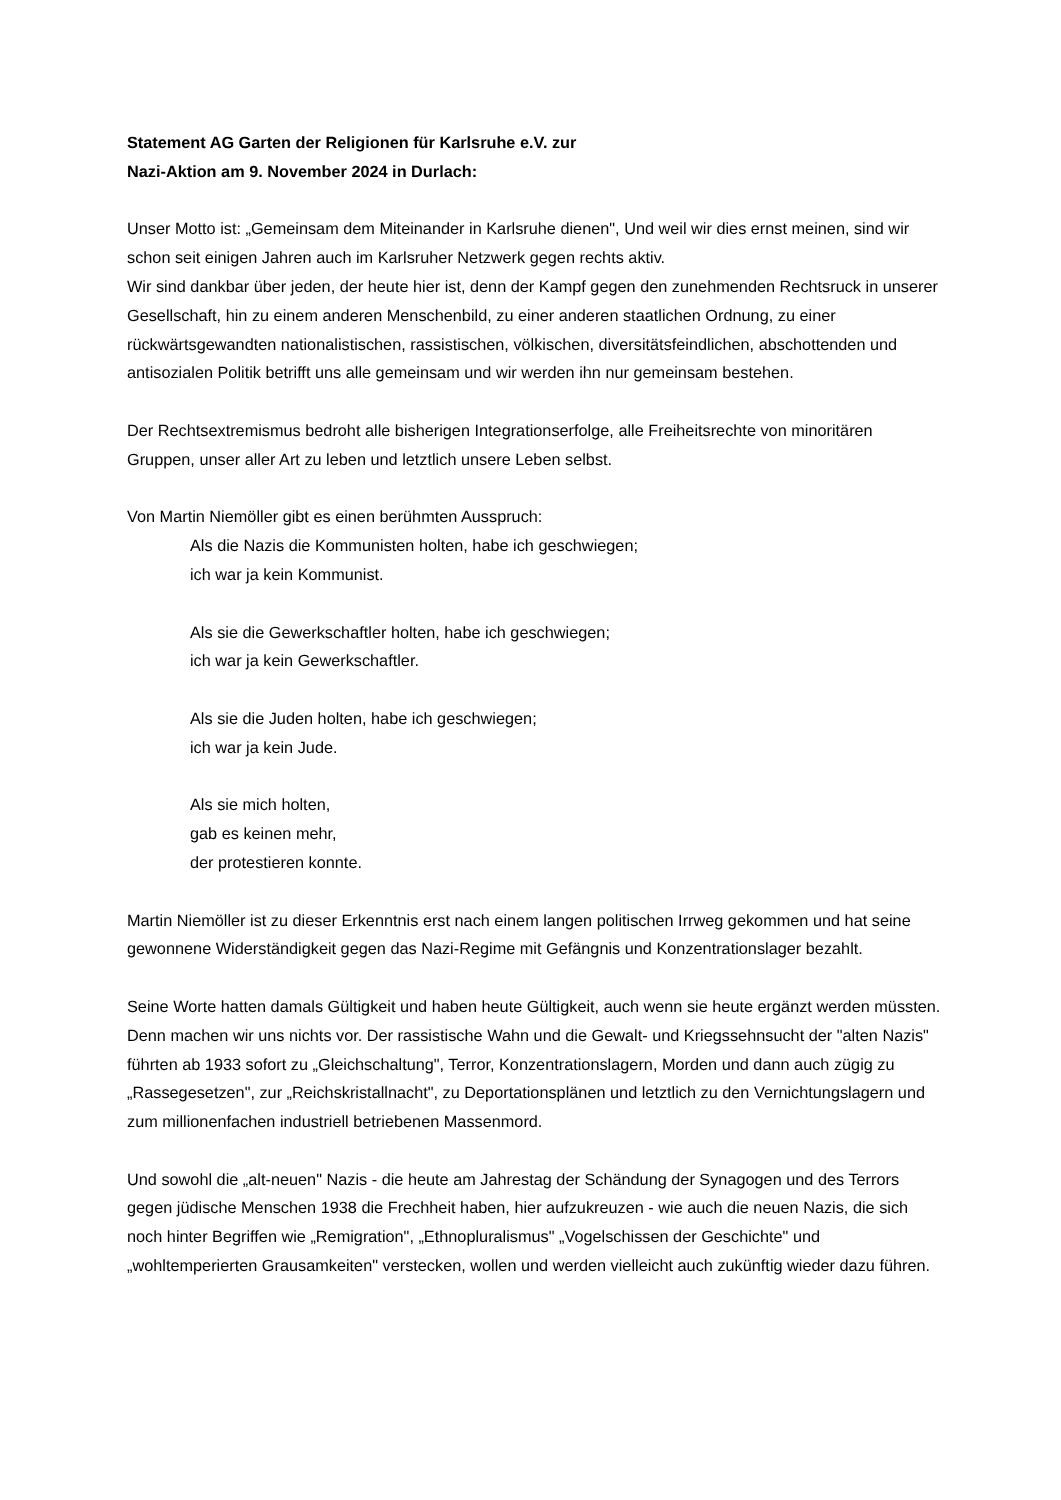Statement AG Garten der Religionen für Karlsruhe e.V. zur
Nazi-Aktion am 9. November 2024 in Durlach:
Unser Motto ist: „Gemeinsam dem Miteinander in Karlsruhe dienen", Und weil wir dies ernst meinen, sind wir schon seit einigen Jahren auch im Karlsruher Netzwerk gegen rechts aktiv.
Wir sind dankbar über jeden, der heute hier ist, denn der Kampf gegen den zunehmenden Rechtsruck in unserer Gesellschaft, hin zu einem anderen Menschenbild, zu einer anderen staatlichen Ordnung, zu einer rückwärtsgewandten nationalistischen, rassistischen, völkischen, diversitätsfeindlichen, abschottenden und antisozialen Politik betrifft uns alle gemeinsam und wir werden ihn nur gemeinsam bestehen.
Der Rechtsextremismus bedroht alle bisherigen Integrationserfolge, alle Freiheitsrechte von minoritären Gruppen, unser aller Art zu leben und letztlich unsere Leben selbst.
Von Martin Niemöller gibt es einen berühmten Ausspruch:
Als die Nazis die Kommunisten holten, habe ich geschwiegen;
ich war ja kein Kommunist.
Als sie die Gewerkschaftler holten, habe ich geschwiegen;
ich war ja kein Gewerkschaftler.
Als sie die Juden holten, habe ich geschwiegen;
ich war ja kein Jude.
Als sie mich holten,
gab es keinen mehr,
der protestieren konnte.
Martin Niemöller ist zu dieser Erkenntnis erst nach einem langen politischen Irrweg gekommen und hat seine gewonnene Widerständigkeit gegen das Nazi-Regime mit Gefängnis und Konzentrationslager bezahlt.
Seine Worte hatten damals Gültigkeit und haben heute Gültigkeit, auch wenn sie heute ergänzt werden müssten.
Denn machen wir uns nichts vor. Der rassistische Wahn und die Gewalt- und Kriegssehnsucht der "alten Nazis" führten ab 1933 sofort zu „Gleichschaltung", Terror, Konzentrationslagern, Morden und dann auch zügig zu „Rassegesetzen", zur „Reichskristallnacht", zu Deportationsplänen und letztlich zu den Vernichtungslagern und zum millionenfachen industriell betriebenen Massenmord.
Und sowohl die „alt-neuen" Nazis - die heute am Jahrestag der Schändung der Synagogen und des Terrors gegen jüdische Menschen 1938 die Frechheit haben, hier aufzukreuzen - wie auch die neuen Nazis, die sich noch hinter Begriffen wie „Remigration", „Ethnopluralismus" „Vogelschissen der Geschichte" und „wohltemperierten Grausamkeiten" verstecken, wollen und werden vielleicht auch zukünftig wieder dazu führen.